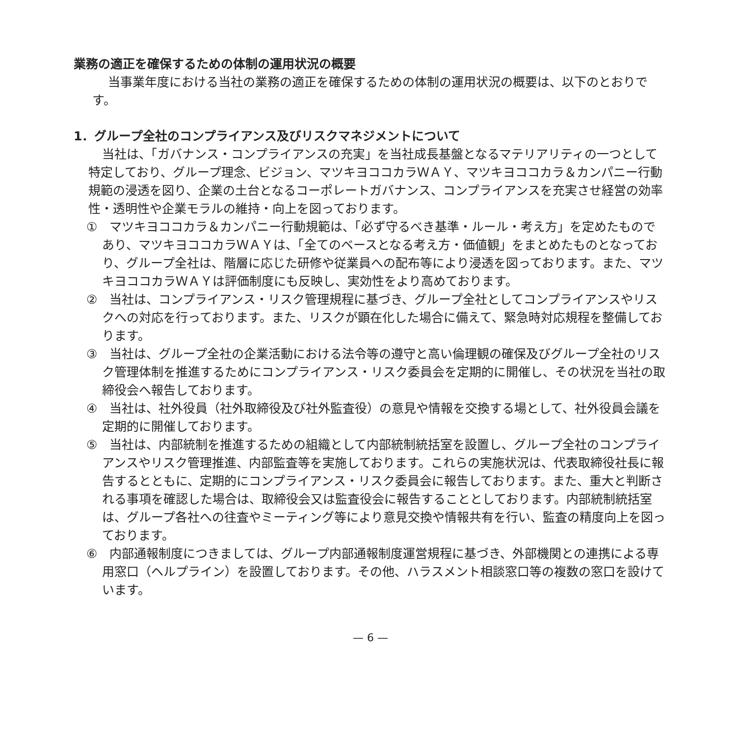業務の適正を確保するための体制の運用状況の概要
当事業年度における当社の業務の適正を確保するための体制の運用状況の概要は、以下のとおりです。
1．グループ全社のコンプライアンス及びリスクマネジメントについて
当社は、「ガバナンス・コンプライアンスの充実」を当社成長基盤となるマテリアリティの一つとして特定しており、グループ理念、ビジョン、マツキヨココカラＷＡＹ、マツキヨココカラ＆カンパニー行動規範の浸透を図り、企業の土台となるコーポレートガバナンス、コンプライアンスを充実させ経営の効率性・透明性や企業モラルの維持・向上を図っております。
①　マツキヨココカラ＆カンパニー行動規範は、「必ず守るべき基準・ルール・考え方」を定めたものであり、マツキヨココカラＷＡＹは、「全てのベースとなる考え方・価値観」をまとめたものとなっており、グループ全社は、階層に応じた研修や従業員への配布等により浸透を図っております。また、マツキヨココカラＷＡＹは評価制度にも反映し、実効性をより高めております。
②　当社は、コンプライアンス・リスク管理規程に基づき、グループ全社としてコンプライアンスやリスクへの対応を行っております。また、リスクが顕在化した場合に備えて、緊急時対応規程を整備しております。
③　当社は、グループ全社の企業活動における法令等の遵守と高い倫理観の確保及びグループ全社のリスク管理体制を推進するためにコンプライアンス・リスク委員会を定期的に開催し、その状況を当社の取締役会へ報告しております。
④　当社は、社外役員（社外取締役及び社外監査役）の意見や情報を交換する場として、社外役員会議を定期的に開催しております。
⑤　当社は、内部統制を推進するための組織として内部統制統括室を設置し、グループ全社のコンプライアンスやリスク管理推進、内部監査等を実施しております。これらの実施状況は、代表取締役社長に報告するとともに、定期的にコンプライアンス・リスク委員会に報告しております。また、重大と判断される事項を確認した場合は、取締役会又は監査役会に報告することとしております。内部統制統括室は、グループ各社への往査やミーティング等により意見交換や情報共有を行い、監査の精度向上を図っております。
⑥　内部通報制度につきましては、グループ内部通報制度運営規程に基づき、外部機関との連携による専用窓口（ヘルプライン）を設置しております。その他、ハラスメント相談窓口等の複数の窓口を設けています。
— 6 —